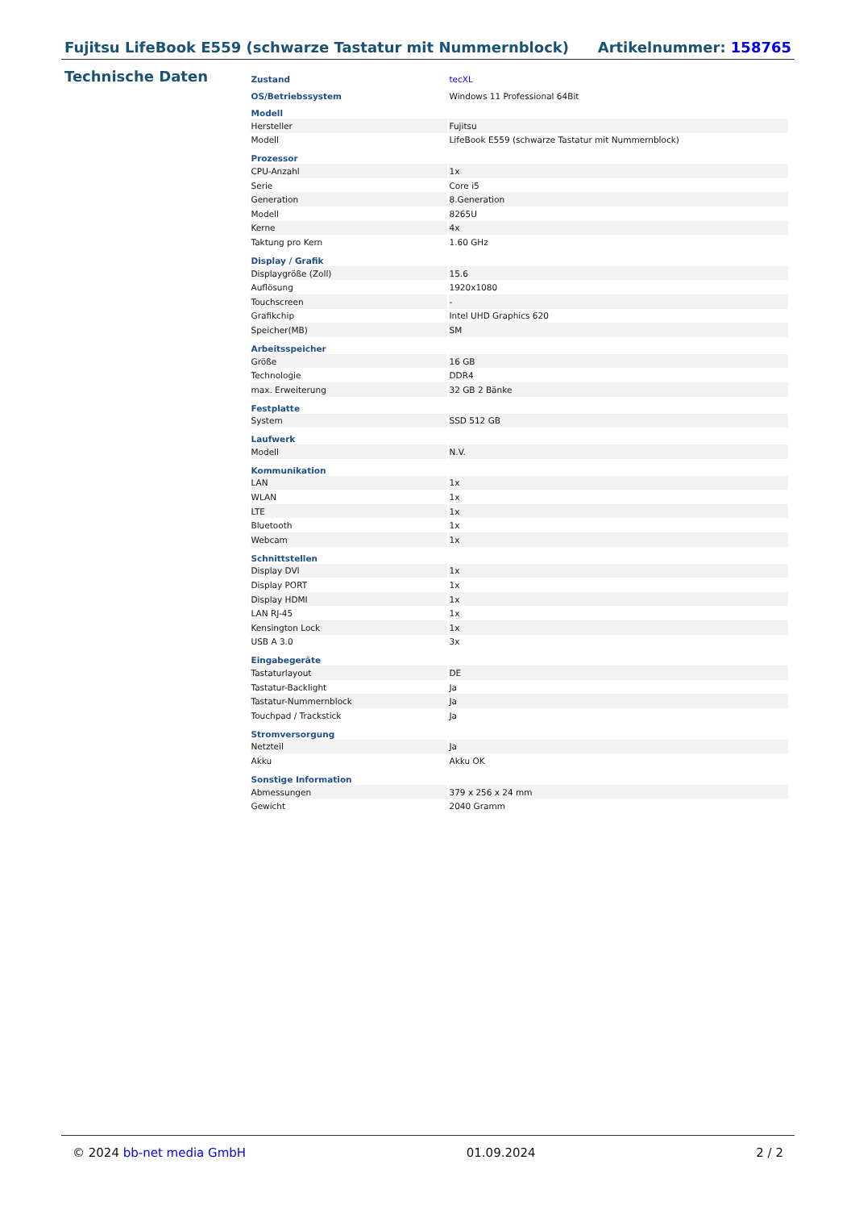Fujitsu LifeBook E559 (schwarze Tastatur mit Nummernblock) Artikelnummer: 158765
Technische Daten
| Zustand | tecXL |
| OS/Betriebssystem | Windows 11 Professional 64Bit |
| Modell | |
| Hersteller | Fujitsu |
| Modell | LifeBook E559 (schwarze Tastatur mit Nummernblock) |
| Prozessor | |
| CPU-Anzahl | 1x |
| Serie | Core i5 |
| Generation | 8.Generation |
| Modell | 8265U |
| Kerne | 4x |
| Taktung pro Kern | 1.60 GHz |
| Display / Grafik | |
| Displaygröße (Zoll) | 15.6 |
| Auflösung | 1920x1080 |
| Touchscreen | - |
| Grafikchip | Intel UHD Graphics 620 |
| Speicher(MB) | SM |
| Arbeitsspeicher | |
| Größe | 16 GB |
| Technologie | DDR4 |
| max. Erweiterung | 32 GB 2 Bänke |
| Festplatte | |
| System | SSD 512 GB |
| Laufwerk | |
| Modell | N.V. |
| Kommunikation | |
| LAN | 1x |
| WLAN | 1x |
| LTE | 1x |
| Bluetooth | 1x |
| Webcam | 1x |
| Schnittstellen | |
| Display DVI | 1x |
| Display PORT | 1x |
| Display HDMI | 1x |
| LAN RJ-45 | 1x |
| Kensington Lock | 1x |
| USB A 3.0 | 3x |
| Eingabegeräte | |
| Tastaturlayout | DE |
| Tastatur-Backlight | Ja |
| Tastatur-Nummernblock | Ja |
| Touchpad / Trackstick | Ja |
| Stromversorgung | |
| Netzteil | Ja |
| Akku | Akku OK |
| Sonstige Information | |
| Abmessungen | 379 x 256 x 24 mm |
| Gewicht | 2040 Gramm |
© 2024 bb-net media GmbH 01.09.2024 2 / 2